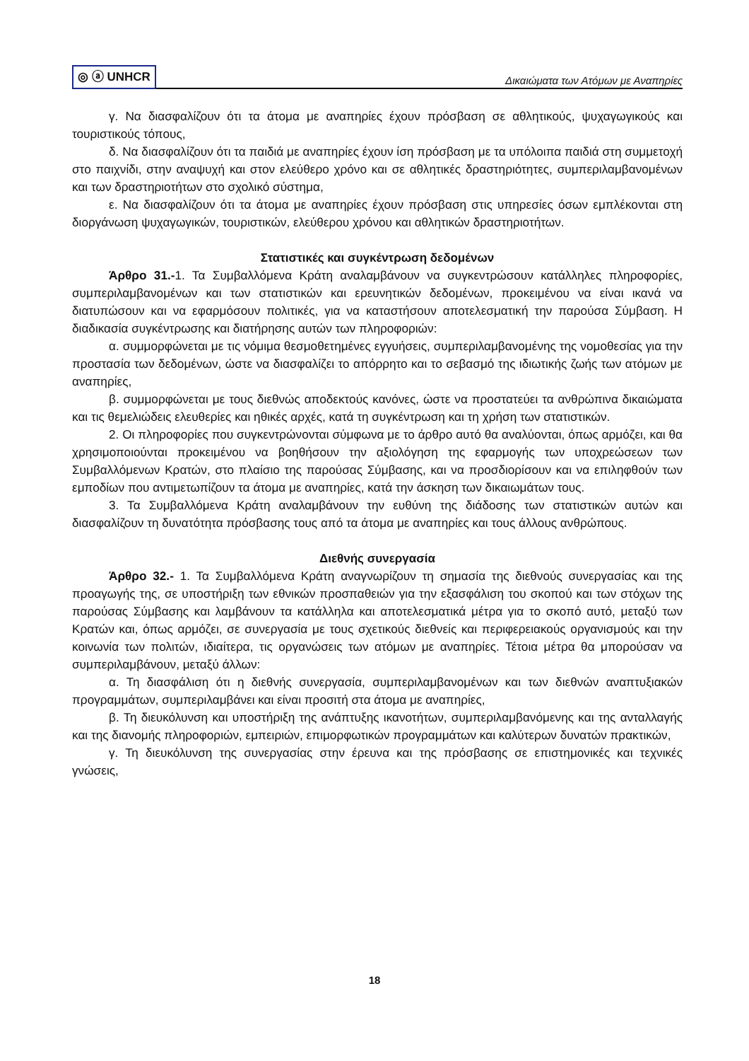◎ ⓐ UNHCR
Δικαιώματα των Ατόμων με Αναπηρίες
γ. Να διασφαλίζουν ότι τα άτομα με αναπηρίες έχουν πρόσβαση σε αθλητικούς, ψυχαγωγικούς και τουριστικούς τόπους,
δ. Να διασφαλίζουν ότι τα παιδιά με αναπηρίες έχουν ίση πρόσβαση με τα υπόλοιπα παιδιά στη συμμετοχή στο παιχνίδι, στην αναψυχή και στον ελεύθερο χρόνο και σε αθλητικές δραστηριότητες, συμπεριλαμβανομένων και των δραστηριοτήτων στο σχολικό σύστημα,
ε. Να διασφαλίζουν ότι τα άτομα με αναπηρίες έχουν πρόσβαση στις υπηρεσίες όσων εμπλέκονται στη διοργάνωση ψυχαγωγικών, τουριστικών, ελεύθερου χρόνου και αθλητικών δραστηριοτήτων.
Στατιστικές και συγκέντρωση δεδομένων
Άρθρο 31.-1. Τα Συμβαλλόμενα Κράτη αναλαμβάνουν να συγκεντρώσουν κατάλληλες πληροφορίες, συμπεριλαμβανομένων και των στατιστικών και ερευνητικών δεδομένων, προκειμένου να είναι ικανά να διατυπώσουν και να εφαρμόσουν πολιτικές, για να καταστήσουν αποτελεσματική την παρούσα Σύμβαση. Η διαδικασία συγκέντρωσης και διατήρησης αυτών των πληροφοριών:
α. συμμορφώνεται με τις νόμιμα θεσμοθετημένες εγγυήσεις, συμπεριλαμβανομένης της νομοθεσίας για την προστασία των δεδομένων, ώστε να διασφαλίζει το απόρρητο και το σεβασμό της ιδιωτικής ζωής των ατόμων με αναπηρίες,
β. συμμορφώνεται με τους διεθνώς αποδεκτούς κανόνες, ώστε να προστατεύει τα ανθρώπινα δικαιώματα και τις θεμελιώδεις ελευθερίες και ηθικές αρχές, κατά τη συγκέντρωση και τη χρήση των στατιστικών.
2. Οι πληροφορίες που συγκεντρώνονται σύμφωνα με το άρθρο αυτό θα αναλύονται, όπως αρμόζει, και θα χρησιμοποιούνται προκειμένου να βοηθήσουν την αξιολόγηση της εφαρμογής των υποχρεώσεων των Συμβαλλόμενων Κρατών, στο πλαίσιο της παρούσας Σύμβασης, και να προσδιορίσουν και να επιληφθούν των εμποδίων που αντιμετωπίζουν τα άτομα με αναπηρίες, κατά την άσκηση των δικαιωμάτων τους.
3. Τα Συμβαλλόμενα Κράτη αναλαμβάνουν την ευθύνη της διάδοσης των στατιστικών αυτών και διασφαλίζουν τη δυνατότητα πρόσβασης τους από τα άτομα με αναπηρίες και τους άλλους ανθρώπους.
Διεθνής συνεργασία
Άρθρο 32.- 1. Τα Συμβαλλόμενα Κράτη αναγνωρίζουν τη σημασία της διεθνούς συνεργασίας και της προαγωγής της, σε υποστήριξη των εθνικών προσπαθειών για την εξασφάλιση του σκοπού και των στόχων της παρούσας Σύμβασης και λαμβάνουν τα κατάλληλα και αποτελεσματικά μέτρα για το σκοπό αυτό, μεταξύ των Κρατών και, όπως αρμόζει, σε συνεργασία με τους σχετικούς διεθνείς και περιφερειακούς οργανισμούς και την κοινωνία των πολιτών, ιδιαίτερα, τις οργανώσεις των ατόμων με αναπηρίες. Τέτοια μέτρα θα μπορούσαν να συμπεριλαμβάνουν, μεταξύ άλλων:
α. Τη διασφάλιση ότι η διεθνής συνεργασία, συμπεριλαμβανομένων και των διεθνών αναπτυξιακών προγραμμάτων, συμπεριλαμβάνει και είναι προσιτή στα άτομα με αναπηρίες,
β. Τη διευκόλυνση και υποστήριξη της ανάπτυξης ικανοτήτων, συμπεριλαμβανόμενης και της ανταλλαγής και της διανομής πληροφοριών, εμπειριών, επιμορφωτικών προγραμμάτων και καλύτερων δυνατών πρακτικών,
γ. Τη διευκόλυνση της συνεργασίας στην έρευνα και της πρόσβασης σε επιστημονικές και τεχνικές γνώσεις,
18